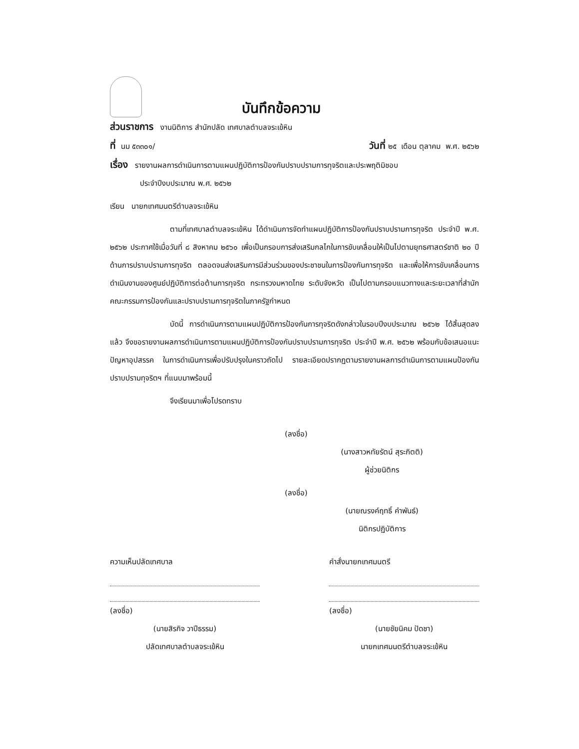บันทึกข้อความ
ส่วนราชการ งานนิติการ สำนักปลัด เทศบาลตำบลจระเข้หิน
ที่ นม ๕๓๓๐๑/ วันที่ ๒๕ เดือน ตุลาคม พ.ศ. ๒๕๖๒
เรื่อง รายงานผลการดำเนินการตามแผนปฏิบัติการป้องกันปราบปรามการทุจริตและประพฤติมิชอบ
ประจำปีงบประมาณ พ.ศ. ๒๕๖๒
เรียน นายกเทศมนตรีตำบลจระเข้หิน
ตามที่เทศบาลตำบลจระเข้หิน ได้ดำเนินการจัดทำแผนปฏิบัติการป้องกันปราบปรามการทุจริต ประจำปี พ.ศ. ๒๕๖๒ ประกาศใช้เมื่อวันที่ ๘ สิงหาคม ๒๕๖๐ เพื่อเป็นกรอบการส่งเสริมกลไกในการขับเคลื่อนให้เป็นไปตามยุทธศาสตร์ชาติ ๒๐ ปี ด้านการปราบปรามการทุจริต ตลอดจนส่งเสริมการมีส่วนร่วมของประชาชนในการป้องกันการทุจริต และเพื่อให้การขับเคลื่อนการดำเนินงานของศูนย์ปฏิบัติการต่อต้านการทุจริต กระทรวงมหาดไทย ระดับจังหวัด เป็นไปตามกรอบแนวทางและระยะเวลาที่สำนักคณะกรรมการป้องกันและปราบปรามการทุจริตในภาครัฐกำหนด
บัดนี้ การดำเนินการตามแผนปฏิบัติการป้องกันการทุจริตดังกล่าวในรอบปีงบประมาณ ๒๕๖๒ ได้สิ้นสุดลงแล้ว จึงขอรายงานผลการดำเนินการตามแผนปฏิบัติการป้องกันปราบปรามการทุจริต ประจำปี พ.ศ. ๒๕๖๒ พร้อมกับข้อเสนอแนะ ปัญหาอุปสรรค ในการดำเนินการเพื่อปรับปรุงในคราวถัดไป รายละเอียดปรากฏตามรายงานผลการดำเนินการตามแผนป้องกันปราบปรามทุจริตฯ ที่แนบมาพร้อมนี้
จึงเรียนมาเพื่อโปรดทราบ
(ลงชื่อ)
(นางสาวหทัยรัตน์ สุระกิตติ)
ผู้ช่วยนิติกร
(ลงชื่อ)
(นายณรงค์ฤทธิ์ คำพันธ์)
นิติกรปฏิบัติการ
ความเห็นปลัดเทศบาล
(ลงชื่อ)
(นายสิรกิจ วาปีธรรม)
ปลัดเทศบาลตำบลจระเข้หิน
คำสั่งนายกเทศมนตรี
(ลงชื่อ)
(นายชัยนิคม ปัดชา)
นายกเทศมนตรีตำบลจระเข้หิน